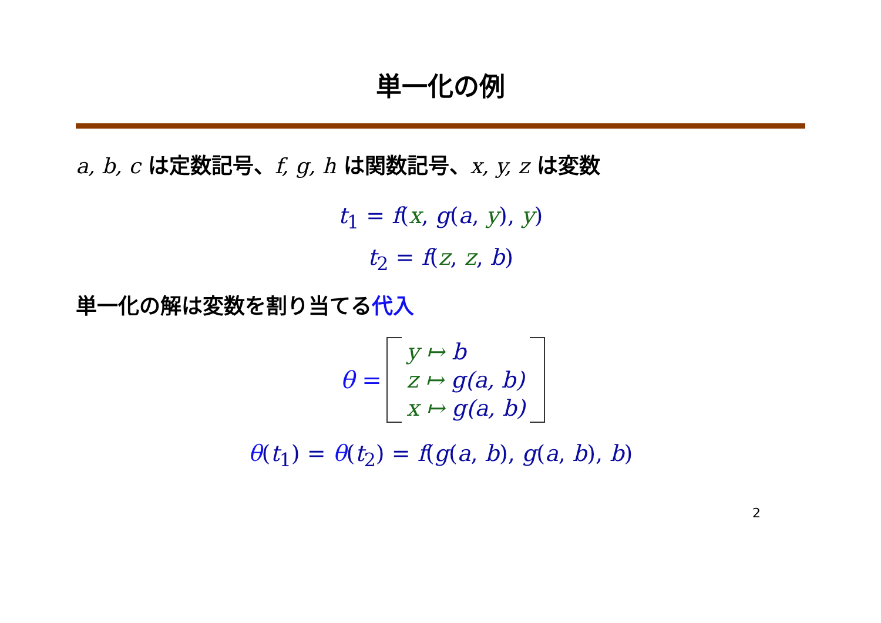単一化の例
a, b, c は定数記号、f, g, h は関数記号、x, y, z は変数
t<sub>1</sub> = f(x, g(a, y), y)
t<sub>2</sub> = f(z, z, b)
単一化の解は変数を割り当てる代入
| θ = | | y ↦ b | |
| | | z ↦ g(a, b) | |
| | | x ↦ g(a, b) | |
θ(t<sub>1</sub>) = θ(t<sub>2</sub>) = f(g(a, b), g(a, b), b)
2